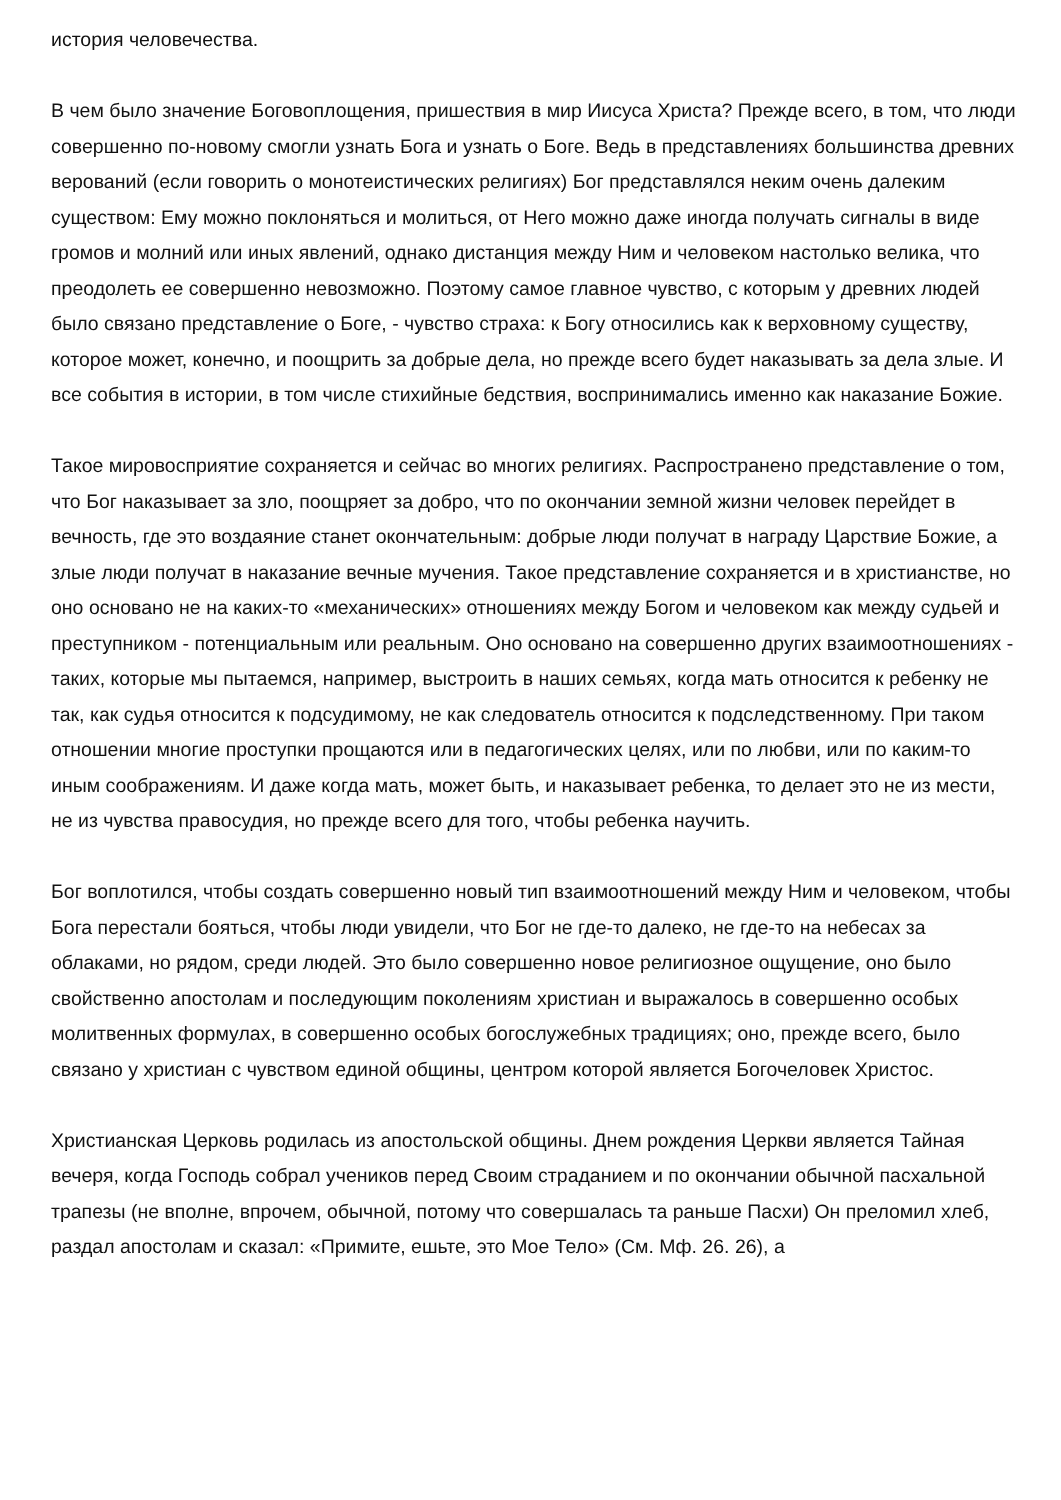история человечества.
В чем было значение Боговоплощения, пришествия в мир Иисуса Христа? Прежде всего, в том, что люди совершенно по-новому смогли узнать Бога и узнать о Боге. Ведь в представлениях большинства древних верований (если говорить о монотеистических религиях) Бог представлялся неким очень далеким существом: Ему можно поклоняться и молиться, от Него можно даже иногда получать сигналы в виде громов и молний или иных явлений, однако дистанция между Ним и человеком настолько велика, что преодолеть ее совершенно невозможно. Поэтому самое главное чувство, с которым у древних людей было связано представление о Боге, - чувство страха: к Богу относились как к верховному существу, которое может, конечно, и поощрить за добрые дела, но прежде всего будет наказывать за дела злые. И все события в истории, в том числе стихийные бедствия, воспринимались именно как наказание Божие.
Такое мировосприятие сохраняется и сейчас во многих религиях. Распространено представление о том, что Бог наказывает за зло, поощряет за добро, что по окончании земной жизни человек перейдет в вечность, где это воздаяние станет окончательным: добрые люди получат в награду Царствие Божие, а злые люди получат в наказание вечные мучения. Такое представление сохраняется и в христианстве, но оно основано не на каких-то «механических» отношениях между Богом и человеком как между судьей и преступником - потенциальным или реальным. Оно основано на совершенно других взаимоотношениях - таких, которые мы пытаемся, например, выстроить в наших семьях, когда мать относится к ребенку не так, как судья относится к подсудимому, не как следователь относится к подследственному. При таком отношении многие проступки прощаются или в педагогических целях, или по любви, или по каким-то иным соображениям. И даже когда мать, может быть, и наказывает ребенка, то делает это не из мести, не из чувства правосудия, но прежде всего для того, чтобы ребенка научить.
Бог воплотился, чтобы создать совершенно новый тип взаимоотношений между Ним и человеком, чтобы Бога перестали бояться, чтобы люди увидели, что Бог не где-то далеко, не где-то на небесах за облаками, но рядом, среди людей. Это было совершенно новое религиозное ощущение, оно было свойственно апостолам и последующим поколениям христиан и выражалось в совершенно особых молитвенных формулах, в совершенно особых богослужебных традициях; оно, прежде всего, было связано у христиан с чувством единой общины, центром которой является Богочеловек Христос.
Христианская Церковь родилась из апостольской общины. Днем рождения Церкви является Тайная вечеря, когда Господь собрал учеников перед Своим страданием и по окончании обычной пасхальной трапезы (не вполне, впрочем, обычной, потому что совершалась та раньше Пасхи) Он преломил хлеб, раздал апостолам и сказал: «Примите, ешьте, это Мое Тело» (См. Мф. 26. 26), а